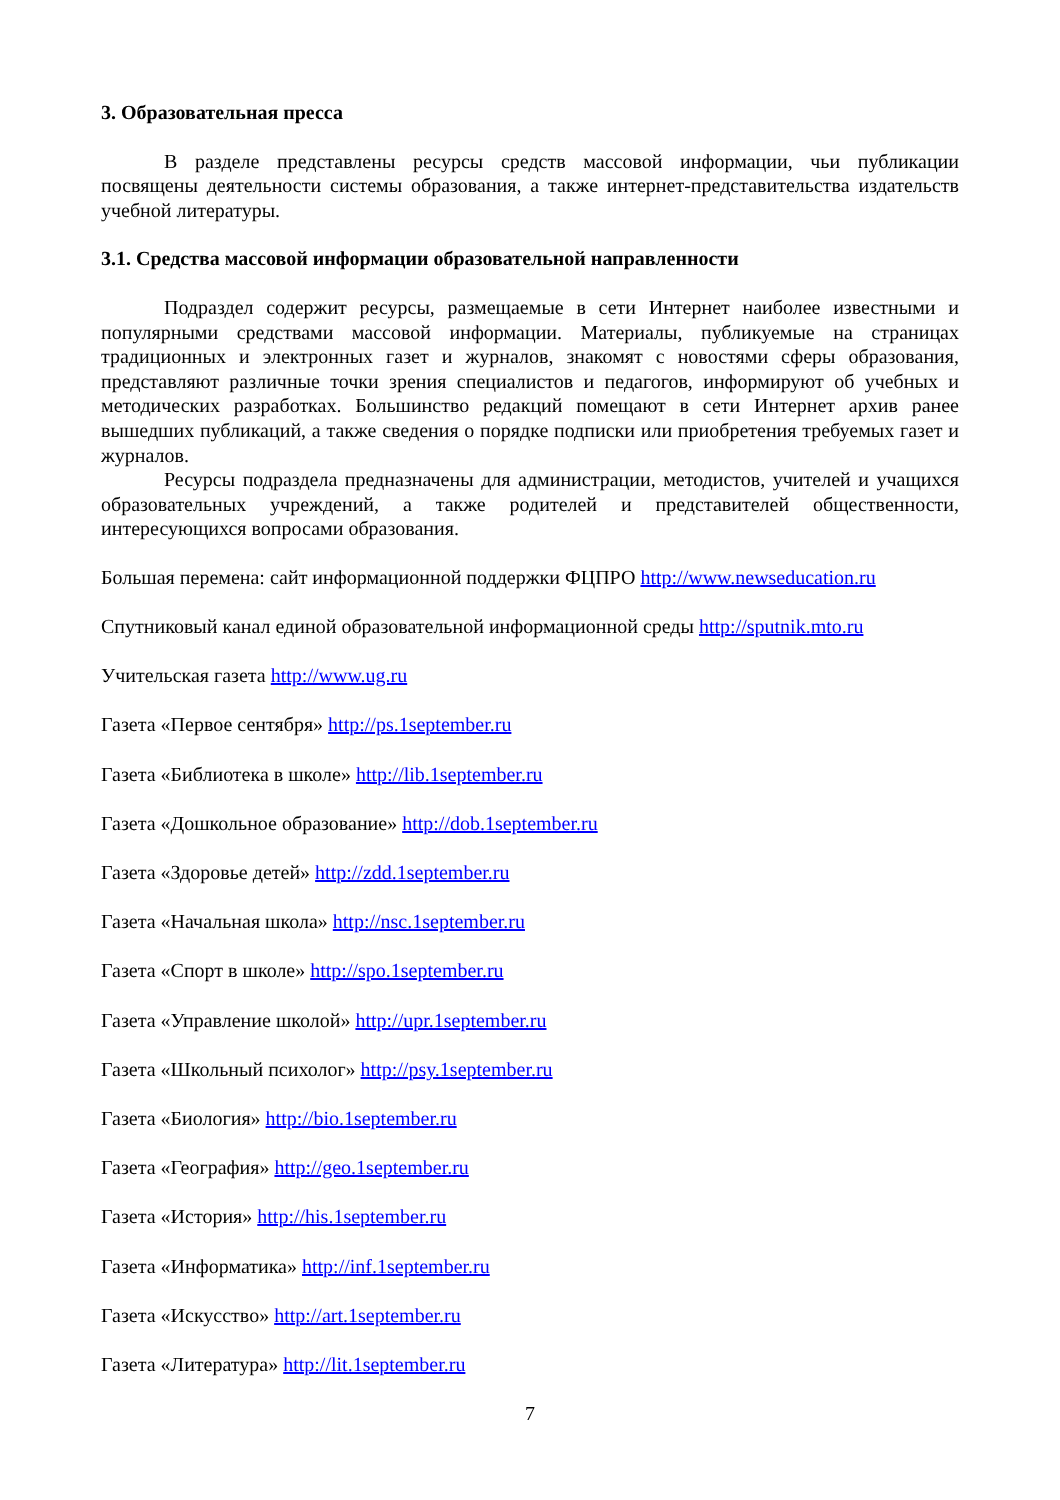3. Образовательная пресса
В разделе представлены ресурсы средств массовой информации, чьи публикации посвящены деятельности системы образования, а также интернет-представительства издательств учебной литературы.
3.1. Средства массовой информации образовательной направленности
Подраздел содержит ресурсы, размещаемые в сети Интернет наиболее известными и популярными средствами массовой информации. Материалы, публикуемые на страницах традиционных и электронных газет и журналов, знакомят с новостями сферы образования, представляют различные точки зрения специалистов и педагогов, информируют об учебных и методических разработках. Большинство редакций помещают в сети Интернет архив ранее вышедших публикаций, а также сведения о порядке подписки или приобретения требуемых газет и журналов.
Ресурсы подраздела предназначены для администрации, методистов, учителей и учащихся образовательных учреждений, а также родителей и представителей общественности, интересующихся вопросами образования.
Большая перемена: сайт информационной поддержки ФЦПРО http://www.newseducation.ru
Спутниковый канал единой образовательной информационной среды http://sputnik.mto.ru
Учительская газета http://www.ug.ru
Газета «Первое сентября» http://ps.1september.ru
Газета «Библиотека в школе» http://lib.1september.ru
Газета «Дошкольное образование» http://dob.1september.ru
Газета «Здоровье детей» http://zdd.1september.ru
Газета «Начальная школа» http://nsc.1september.ru
Газета «Спорт в школе» http://spo.1september.ru
Газета «Управление школой» http://upr.1september.ru
Газета «Школьный психолог» http://psy.1september.ru
Газета «Биология» http://bio.1september.ru
Газета «География» http://geo.1september.ru
Газета «История» http://his.1september.ru
Газета «Информатика» http://inf.1september.ru
Газета «Искусство» http://art.1september.ru
Газета «Литература» http://lit.1september.ru
7